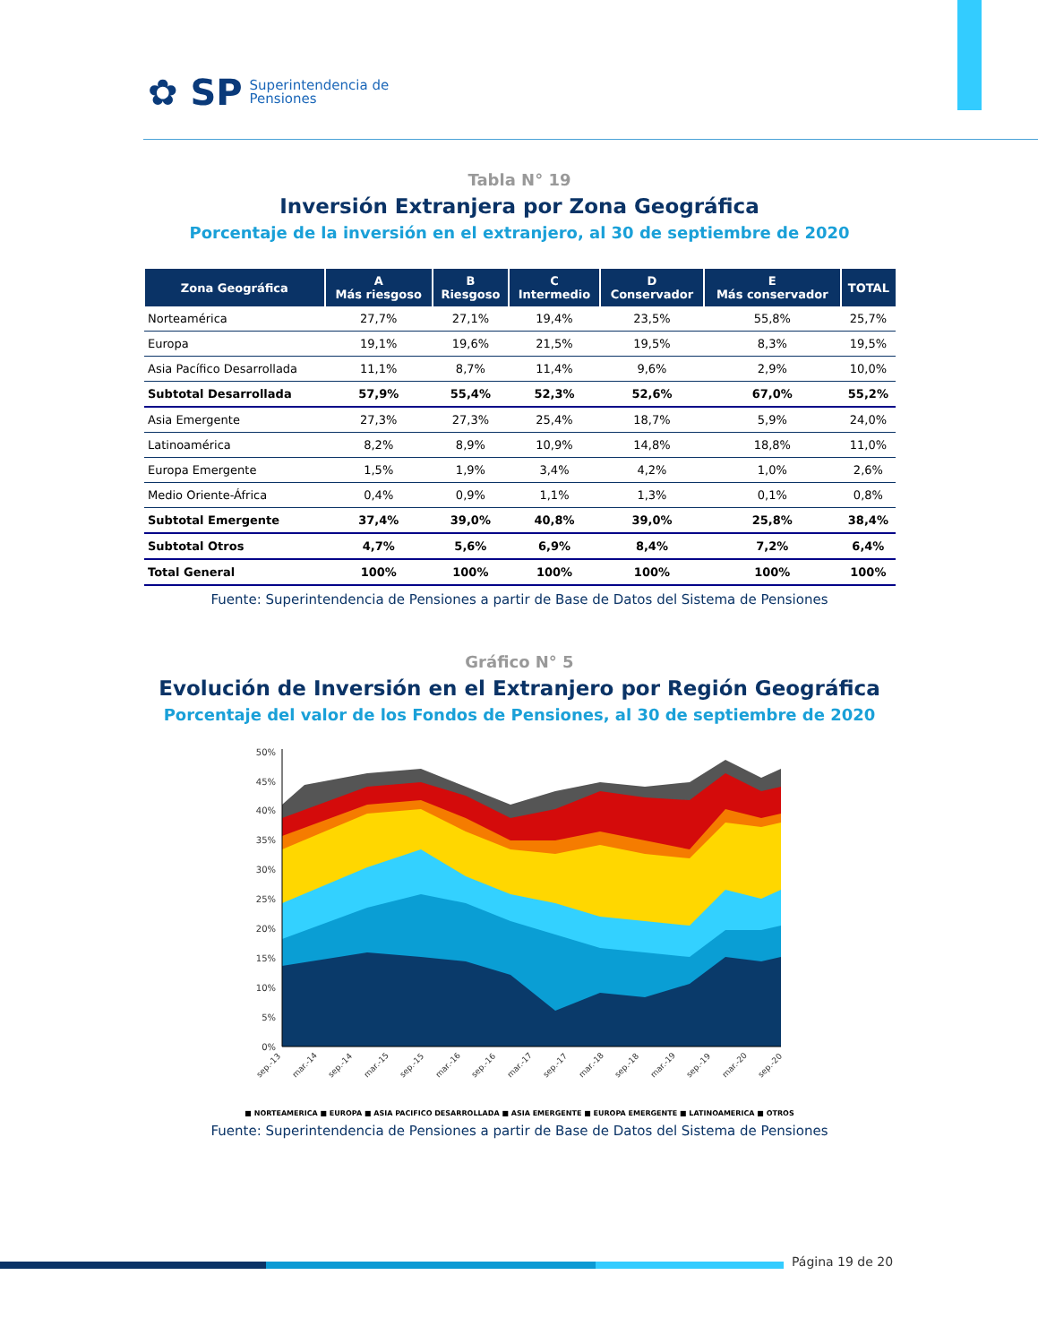✿ SP Superintendencia de
Pensiones
Tabla N° 19
Inversión Extranjera por Zona Geográfica
Porcentaje de la inversión en el extranjero, al 30 de septiembre de 2020
| Zona Geográfica | A Más riesgoso | B Riesgoso | C Intermedio | D Conservador | E Más conservador | TOTAL |
| --- | --- | --- | --- | --- | --- | --- |
| Norteamérica | 27,7% | 27,1% | 19,4% | 23,5% | 55,8% | 25,7% |
| Europa | 19,1% | 19,6% | 21,5% | 19,5% | 8,3% | 19,5% |
| Asia Pacífico Desarrollada | 11,1% | 8,7% | 11,4% | 9,6% | 2,9% | 10,0% |
| Subtotal Desarrollada | 57,9% | 55,4% | 52,3% | 52,6% | 67,0% | 55,2% |
| Asia Emergente | 27,3% | 27,3% | 25,4% | 18,7% | 5,9% | 24,0% |
| Latinoamérica | 8,2% | 8,9% | 10,9% | 14,8% | 18,8% | 11,0% |
| Europa Emergente | 1,5% | 1,9% | 3,4% | 4,2% | 1,0% | 2,6% |
| Medio Oriente-África | 0,4% | 0,9% | 1,1% | 1,3% | 0,1% | 0,8% |
| Subtotal Emergente | 37,4% | 39,0% | 40,8% | 39,0% | 25,8% | 38,4% |
| Subtotal Otros | 4,7% | 5,6% | 6,9% | 8,4% | 7,2% | 6,4% |
| Total General | 100% | 100% | 100% | 100% | 100% | 100% |
Fuente: Superintendencia de Pensiones a partir de Base de Datos del Sistema de Pensiones
Gráfico N° 5
Evolución de Inversión en el Extranjero por Región Geográfica
Porcentaje del valor de los Fondos de Pensiones, al 30 de septiembre de 2020
50%
45%
40%
35%
30%
25%
20%
15%
10%
5%
0%
sep.-13
mar.-14
sep.-14
mar.-15
sep.-15
mar.-16
sep.-16
mar.-17
sep.-17
mar.-18
sep.-18
mar.-19
sep.-19
mar.-20
sep.-20
■ NORTEAMERICA ■ EUROPA ■ ASIA PACIFICO DESARROLLADA ■ ASIA EMERGENTE ■ EUROPA EMERGENTE ■ LATINOAMERICA ■ OTROS
Fuente: Superintendencia de Pensiones a partir de Base de Datos del Sistema de Pensiones
Página 19 de 20